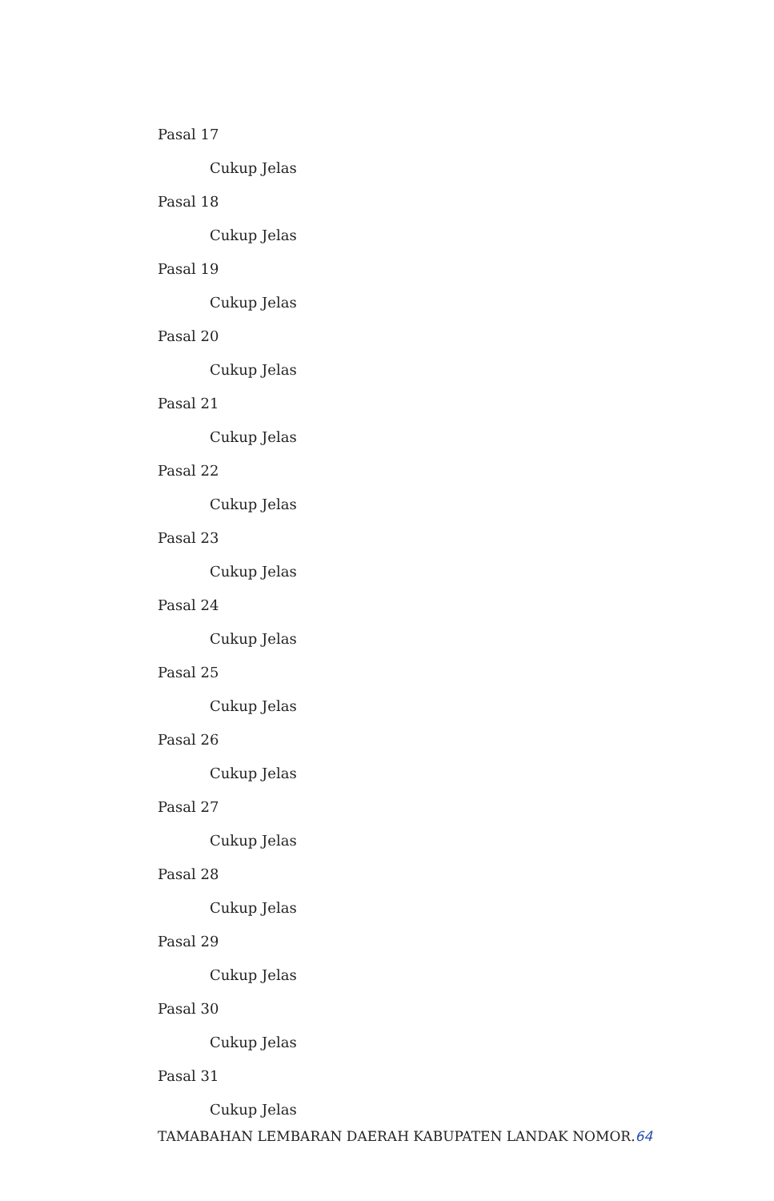Pasal 17
Cukup Jelas
Pasal 18
Cukup Jelas
Pasal 19
Cukup Jelas
Pasal 20
Cukup Jelas
Pasal 21
Cukup Jelas
Pasal 22
Cukup Jelas
Pasal 23
Cukup Jelas
Pasal 24
Cukup Jelas
Pasal 25
Cukup Jelas
Pasal 26
Cukup Jelas
Pasal 27
Cukup Jelas
Pasal 28
Cukup Jelas
Pasal 29
Cukup Jelas
Pasal 30
Cukup Jelas
Pasal 31
Cukup Jelas
TAMABAHAN LEMBARAN DAERAH KABUPATEN LANDAK NOMOR.64